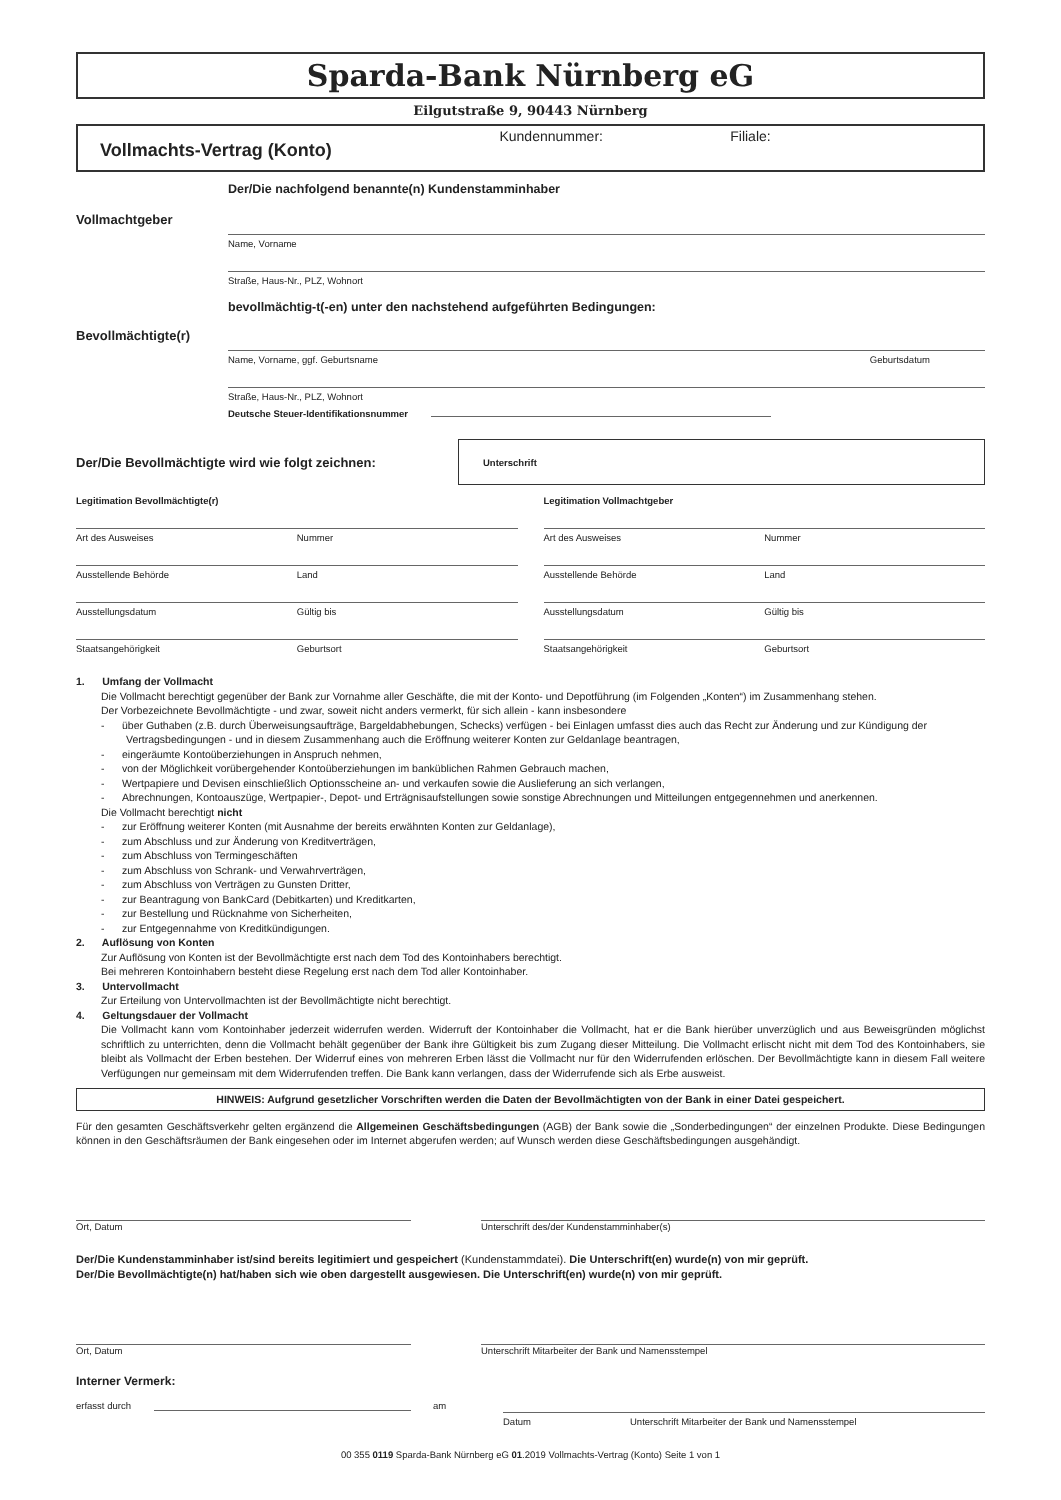Sparda-Bank Nürnberg eG
Eilgutstraße 9, 90443 Nürnberg
Vollmachts-Vertrag (Konto)
Kundennummer: Filiale:
Der/Die nachfolgend benannte(n) Kundenstamminhaber
Vollmachtgeber
Name, Vorname
Straße, Haus-Nr., PLZ, Wohnort
bevollmächtig-t(-en) unter den nachstehend aufgeführten Bedingungen:
Bevollmächtigte(r)
Name, Vorname, ggf. Geburtsname Geburtsdatum
Straße, Haus-Nr., PLZ, Wohnort
Deutsche Steuer-Identifikationsnummer
Der/Die Bevollmächtigte wird wie folgt zeichnen:
Unterschrift
Legitimation Bevollmächtigte(r)
Art des Ausweises Nummer
Ausstellende Behörde Land
Ausstellungsdatum Gültig bis
Staatsangehörigkeit Geburtsort
Legitimation Vollmachtgeber
Art des Ausweises Nummer
Ausstellende Behörde Land
Ausstellungsdatum Gültig bis
Staatsangehörigkeit Geburtsort
1. Umfang der Vollmacht
Die Vollmacht berechtigt gegenüber der Bank zur Vornahme aller Geschäfte, die mit der Konto- und Depotführung (im Folgenden „Konten“) im Zusammenhang stehen.
Der Vorbezeichnete Bevollmächtigte - und zwar, soweit nicht anders vermerkt, für sich allein - kann insbesondere
- über Guthaben (z.B. durch Überweisungsaufträge, Bargeldabhebungen, Schecks) verfügen - bei Einlagen umfasst dies auch das Recht zur Änderung und zur Kündigung der Vertragsbedingungen - und in diesem Zusammenhang auch die Eröffnung weiterer Konten zur Geldanlage beantragen,
- eingeräumte Kontoüberziehungen in Anspruch nehmen,
- von der Möglichkeit vorübergehender Kontoüberziehungen im banküblichen Rahmen Gebrauch machen,
- Wertpapiere und Devisen einschließlich Optionsscheine an- und verkaufen sowie die Auslieferung an sich verlangen,
- Abrechnungen, Kontoauszüge, Wertpapier-, Depot- und Erträgnisaufstellungen sowie sonstige Abrechnungen und Mitteilungen entgegennehmen und anerkennen.
Die Vollmacht berechtigt nicht
- zur Eröffnung weiterer Konten (mit Ausnahme der bereits erwähnten Konten zur Geldanlage),
- zum Abschluss und zur Änderung von Kreditverträgen,
- zum Abschluss von Termingeschäften
- zum Abschluss von Schrank- und Verwahrverträgen,
- zum Abschluss von Verträgen zu Gunsten Dritter,
- zur Beantragung von BankCard (Debitkarten) und Kreditkarten,
- zur Bestellung und Rücknahme von Sicherheiten,
- zur Entgegennahme von Kreditkündigungen.
2. Auflösung von Konten
Zur Auflösung von Konten ist der Bevollmächtigte erst nach dem Tod des Kontoinhabers berechtigt.
Bei mehreren Kontoinhabern besteht diese Regelung erst nach dem Tod aller Kontoinhaber.
3. Untervollmacht
Zur Erteilung von Untervollmachten ist der Bevollmächtigte nicht berechtigt.
4. Geltungsdauer der Vollmacht
Die Vollmacht kann vom Kontoinhaber jederzeit widerrufen werden. Widerruft der Kontoinhaber die Vollmacht, hat er die Bank hierüber unverzüglich und aus Beweisgründen möglichst schriftlich zu unterrichten, denn die Vollmacht behält gegenüber der Bank ihre Gültigkeit bis zum Zugang dieser Mitteilung. Die Vollmacht erlischt nicht mit dem Tod des Kontoinhabers, sie bleibt als Vollmacht der Erben bestehen. Der Widerruf eines von mehreren Erben lässt die Vollmacht nur für den Widerrufenden erlöschen. Der Bevollmächtigte kann in diesem Fall weitere Verfügungen nur gemeinsam mit dem Widerrufenden treffen. Die Bank kann verlangen, dass der Widerrufende sich als Erbe ausweist.
HINWEIS: Aufgrund gesetzlicher Vorschriften werden die Daten der Bevollmächtigten von der Bank in einer Datei gespeichert.
Für den gesamten Geschäftsverkehr gelten ergänzend die Allgemeinen Geschäftsbedingungen (AGB) der Bank sowie die „Sonderbedingungen“ der einzelnen Produkte. Diese Bedingungen können in den Geschäftsräumen der Bank eingesehen oder im Internet abgerufen werden; auf Wunsch werden diese Geschäftsbedingungen ausgehändigt.
Ort, Datum Unterschrift des/der Kundenstamminhaber(s)
Der/Die Kundenstamminhaber ist/sind bereits legitimiert und gespeichert (Kundenstammdatei). Die Unterschrift(en) wurde(n) von mir geprüft.
Der/Die Bevollmächtigte(n) hat/haben sich wie oben dargestellt ausgewiesen. Die Unterschrift(en) wurde(n) von mir geprüft.
Ort, Datum Unterschrift Mitarbeiter der Bank und Namensstempel
Interner Vermerk:
erfasst durch am
Datum Unterschrift Mitarbeiter der Bank und Namensstempel
00 355 0119 Sparda-Bank Nürnberg eG 01.2019 Vollmachts-Vertrag (Konto) Seite 1 von 1